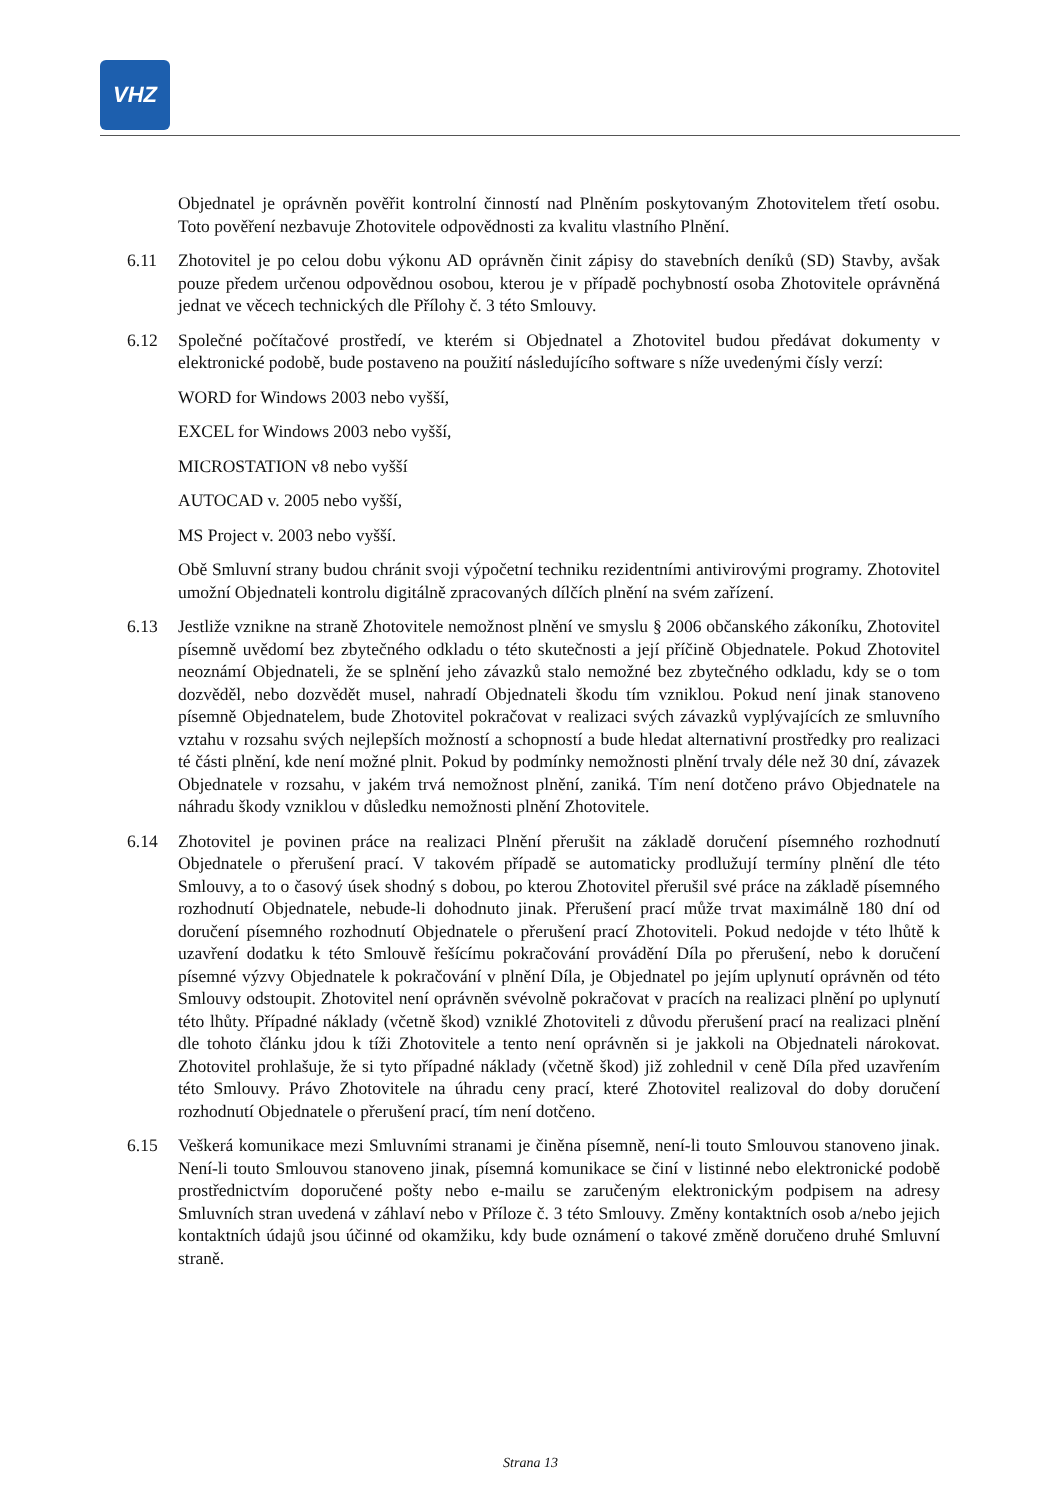VHZ
Objednatel je oprávněn pověřit kontrolní činností nad Plněním poskytovaným Zhotovitelem třetí osobu. Toto pověření nezbavuje Zhotovitele odpovědnosti za kvalitu vlastního Plnění.
6.11 Zhotovitel je po celou dobu výkonu AD oprávněn činit zápisy do stavebních deníků (SD) Stavby, avšak pouze předem určenou odpovědnou osobou, kterou je v případě pochybností osoba Zhotovitele oprávněná jednat ve věcech technických dle Přílohy č. 3 této Smlouvy.
6.12 Společné počítačové prostředí, ve kterém si Objednatel a Zhotovitel budou předávat dokumenty v elektronické podobě, bude postaveno na použití následujícího software s níže uvedenými čísly verzí:
WORD for Windows 2003 nebo vyšší,
EXCEL for Windows 2003 nebo vyšší,
MICROSTATION v8 nebo vyšší
AUTOCAD v. 2005 nebo vyšší,
MS Project v. 2003 nebo vyšší.
Obě Smluvní strany budou chránit svoji výpočetní techniku rezidentními antivirovými programy. Zhotovitel umožní Objednateli kontrolu digitálně zpracovaných dílčích plnění na svém zařízení.
6.13 Jestliže vznikne na straně Zhotovitele nemožnost plnění ve smyslu § 2006 občanského zákoníku, Zhotovitel písemně uvědomí bez zbytečného odkladu o této skutečnosti a její příčině Objednatele. Pokud Zhotovitel neoznámí Objednateli, že se splnění jeho závazků stalo nemožné bez zbytečného odkladu, kdy se o tom dozvěděl, nebo dozvědět musel, nahradí Objednateli škodu tím vzniklou. Pokud není jinak stanoveno písemně Objednatelem, bude Zhotovitel pokračovat v realizaci svých závazků vyplývajících ze smluvního vztahu v rozsahu svých nejlepších možností a schopností a bude hledat alternativní prostředky pro realizaci té části plnění, kde není možné plnit. Pokud by podmínky nemožnosti plnění trvaly déle než 30 dní, závazek Objednatele v rozsahu, v jakém trvá nemožnost plnění, zaniká. Tím není dotčeno právo Objednatele na náhradu škody vzniklou v důsledku nemožnosti plnění Zhotovitele.
6.14 Zhotovitel je povinen práce na realizaci Plnění přerušit na základě doručení písemného rozhodnutí Objednatele o přerušení prací. V takovém případě se automaticky prodlužují termíny plnění dle této Smlouvy, a to o časový úsek shodný s dobou, po kterou Zhotovitel přerušil své práce na základě písemného rozhodnutí Objednatele, nebude-li dohodnuto jinak. Přerušení prací může trvat maximálně 180 dní od doručení písemného rozhodnutí Objednatele o přerušení prací Zhotoviteli. Pokud nedojde v této lhůtě k uzavření dodatku k této Smlouvě řešícímu pokračování provádění Díla po přerušení, nebo k doručení písemné výzvy Objednatele k pokračování v plnění Díla, je Objednatel po jejím uplynutí oprávněn od této Smlouvy odstoupit. Zhotovitel není oprávněn svévolně pokračovat v pracích na realizaci plnění po uplynutí této lhůty. Případné náklady (včetně škod) vzniklé Zhotoviteli z důvodu přerušení prací na realizaci plnění dle tohoto článku jdou k tíži Zhotovitele a tento není oprávněn si je jakkoli na Objednateli nárokovat. Zhotovitel prohlašuje, že si tyto případné náklady (včetně škod) již zohlednil v ceně Díla před uzavřením této Smlouvy. Právo Zhotovitele na úhradu ceny prací, které Zhotovitel realizoval do doby doručení rozhodnutí Objednatele o přerušení prací, tím není dotčeno.
6.15 Veškerá komunikace mezi Smluvními stranami je činěna písemně, není-li touto Smlouvou stanoveno jinak. Není-li touto Smlouvou stanoveno jinak, písemná komunikace se činí v listinné nebo elektronické podobě prostřednictvím doporučené pošty nebo e-mailu se zaručeným elektronickým podpisem na adresy Smluvních stran uvedená v záhlaví nebo v Příloze č. 3 této Smlouvy. Změny kontaktních osob a/nebo jejich kontaktních údajů jsou účinné od okamžiku, kdy bude oznámení o takové změně doručeno druhé Smluvní straně.
Strana 13